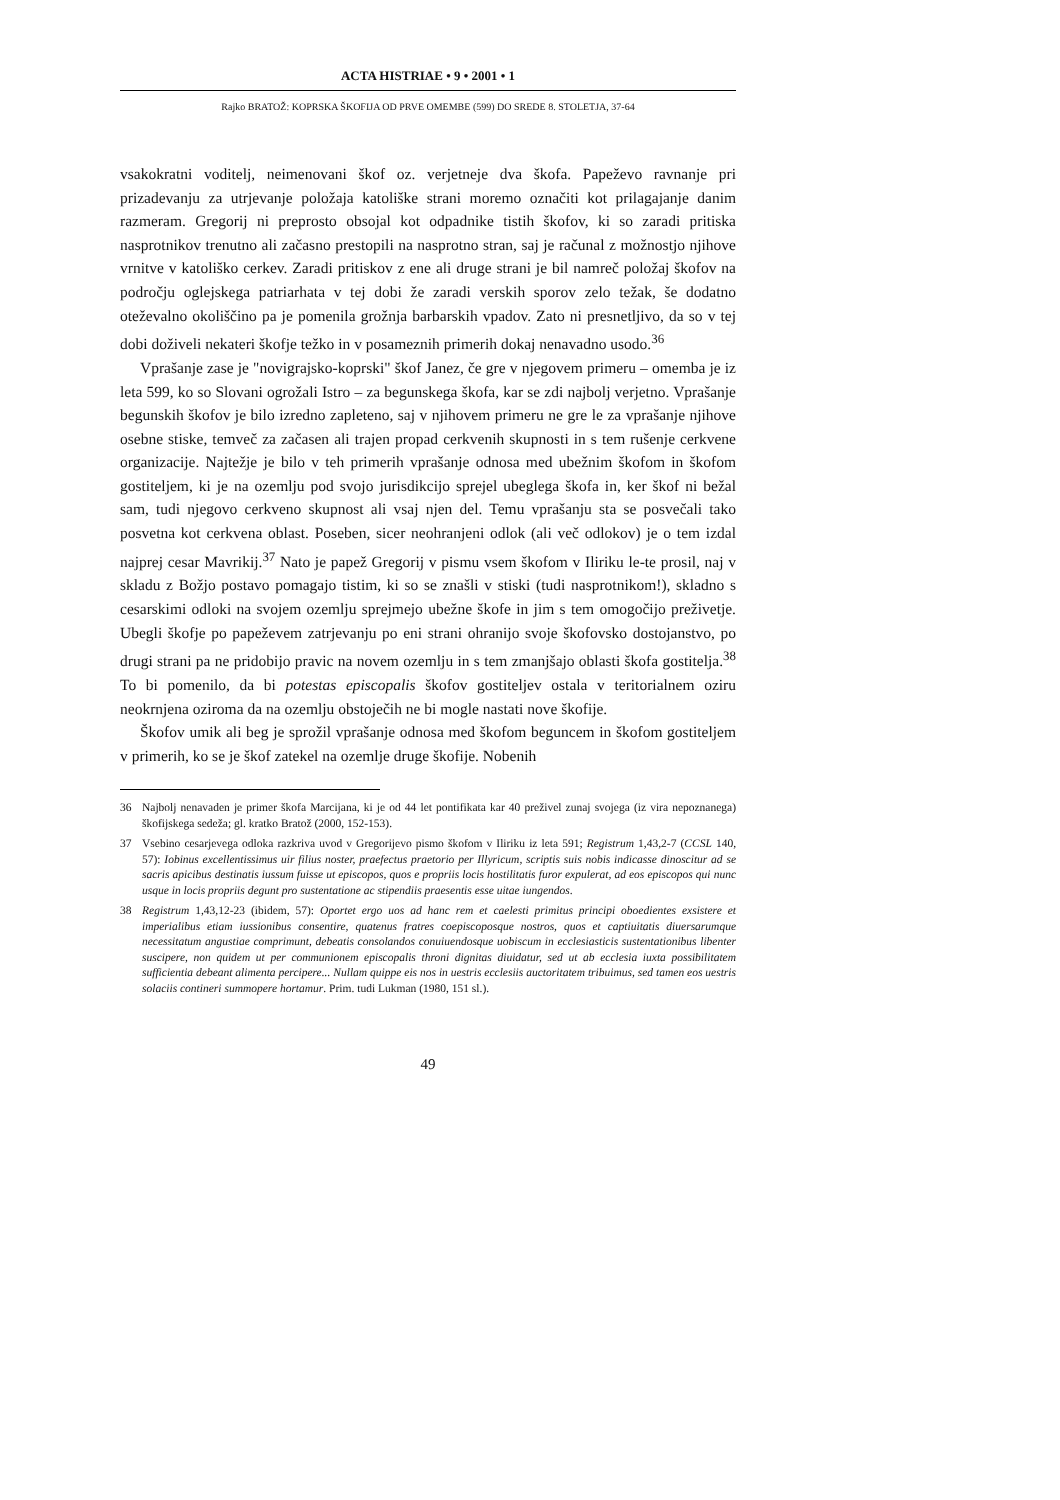ACTA HISTRIAE • 9 • 2001 • 1
Rajko BRATOŽ: KOPRSKA ŠKOFIJA OD PRVE OMEMBE (599) DO SREDE 8. STOLETJA, 37-64
vsakokratni voditelj, neimenovani škof oz. verjetneje dva škofa. Papeževo ravnanje pri prizadevanju za utrjevanje položaja katoliške strani moremo označiti kot prilagajanje danim razmeram. Gregorij ni preprosto obsojal kot odpadnike tistih škofov, ki so zaradi pritiska nasprotnikov trenutno ali začasno prestopili na nasprotno stran, saj je računal z možnostjo njihove vrnitve v katoliško cerkev. Zaradi pritiskov z ene ali druge strani je bil namreč položaj škofov na področju oglejskega patriarhata v tej dobi že zaradi verskih sporov zelo težak, še dodatno oteževalno okoliščino pa je pomenila grožnja barbarskih vpadov. Zato ni presnetljivo, da so v tej dobi doživeli nekateri škofje težko in v posameznih primerih dokaj nenavadno usodo.<sup>36</sup>
Vprašanje zase je "novigrajsko-koprski" škof Janez, če gre v njegovem primeru – omemba je iz leta 599, ko so Slovani ogrožali Istro – za begunskega škofa, kar se zdi najbolj verjetno. Vprašanje begunskih škofov je bilo izredno zapleteno, saj v njihovem primeru ne gre le za vprašanje njihove osebne stiske, temveč za začasen ali trajen propad cerkvenih skupnosti in s tem rušenje cerkvene organizacije. Najtežje je bilo v teh primerih vprašanje odnosa med ubežnim škofom in škofom gostiteljem, ki je na ozemlju pod svojo jurisdikcijo sprejel ubeglega škofa in, ker škof ni bežal sam, tudi njegovo cerkveno skupnost ali vsaj njen del. Temu vprašanju sta se posvečali tako posvetna kot cerkvena oblast. Poseben, sicer neohranjeni odlok (ali več odlokov) je o tem izdal najprej cesar Mavrikij.<sup>37</sup> Nato je papež Gregorij v pismu vsem škofom v Iliriku le-te prosil, naj v skladu z Božjo postavo pomagajo tistim, ki so se znašli v stiski (tudi nasprotnikom!), skladno s cesarskimi odloki na svojem ozemlju sprejmejo ubežne škofe in jim s tem omogočijo preživetje. Ubegli škofje po papeževem zatrjevanju po eni strani ohranijo svoje škofovsko dostojanstvo, po drugi strani pa ne pridobijo pravic na novem ozemlju in s tem zmanjšajo oblasti škofa gostitelja.<sup>38</sup> To bi pomenilo, da bi potestas episcopalis škofov gostiteljev ostala v teritorialnem oziru neokrnjena oziroma da na ozemlju obstoječih ne bi mogle nastati nove škofije.
Škofov umik ali beg je sprožil vprašanje odnosa med škofom beguncem in škofom gostiteljem v primerih, ko se je škof zatekel na ozemlje druge škofije. Nobenih
36 Najbolj nenavaden je primer škofa Marcijana, ki je od 44 let pontifikata kar 40 preživel zunaj svojega (iz vira nepoznanega) škofijskega sedeža; gl. kratko Bratož (2000, 152-153).
37 Vsebino cesarjevega odloka razkriva uvod v Gregorijevo pismo škofom v Iliriku iz leta 591; Registrum 1,43,2-7 (CCSL 140, 57): Iobinus excellentissimus uir filius noster, praefectus praetorio per Illyricum, scriptis suis nobis indicasse dinoscitur ad se sacris apicibus destinatis iussum fuisse ut episcopos, quos e propriis locis hostilitatis furor expulerat, ad eos episcopos qui nunc usque in locis propriis degunt pro sustentatione ac stipendiis praesentis esse uitae iungendos.
38 Registrum 1,43,12-23 (ibidem, 57): Oportet ergo uos ad hanc rem et caelesti primitus principi oboedientes exsistere et imperialibus etiam iussionibus consentire, quatenus fratres coepiscoposque nostros, quos et captiuitatis diuersarumque necessitatum angustiae comprimunt, debeatis consolandos conuiuendosque uobiscum in ecclesiasticis sustentationibus libenter suscipere, non quidem ut per communionem episcopalis throni dignitas diuidatur, sed ut ab ecclesia iuxta possibilitatem sufficientia debeant alimenta percipere... Nullam quippe eis nos in uestris ecclesiis auctoritatem tribuimus, sed tamen eos uestris solaciis contineri summopere hortamur. Prim. tudi Lukman (1980, 151 sl.).
49